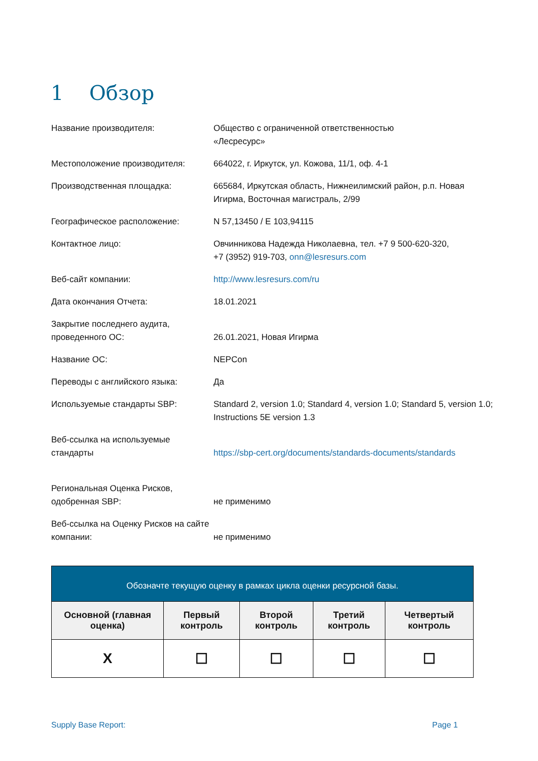1 Обзор
Название производителя: Общество с ограниченной ответственностью
«Лесресурс»
Местоположение производителя: 664022, г. Иркутск, ул. Кожова, 11/1, оф. 4-1
Производственная площадка: 665684, Иркутская область, Нижнеилимский район, р.п. Новая Игирма, Восточная магистраль, 2/99
Географическое расположение: N 57,13450 / E 103,94115
Контактное лицо: Овчинникова Надежда Николаевна, тел. +7 9 500-620-320,
+7 (3952) 919-703, onn@lesresurs.com
Веб-сайт компании: http://www.lesresurs.com/ru
Дата окончания Отчета: 18.01.2021
Закрытие последнего аудита, проведенного ОС:
26.01.2021, Новая Игирма
Название ОС: NEPCon
Переводы с английского языка: Да
Используемые стандарты SBP: Standard 2, version 1.0; Standard 4, version 1.0; Standard 5, version 1.0; Instructions 5E version 1.3
Веб-ссылка на используемые стандарты
https://sbp-cert.org/documents/standards-documents/standards
Региональная Оценка Рисков, одобренная SBP:
не применимо
Веб-ссылка на Оценку Рисков на сайте компании:
не применимо
| Обозначте текущую оценку в рамках цикла оценки ресурсной базы. | | | | |
| --- | --- | --- | --- | --- |
| Основной (главная оценка) | Первый контроль | Второй контроль | Третий контроль | Четвертый контроль |
| X | ☐ | ☐ | ☐ | ☐ |
Supply Base Report: Page 1